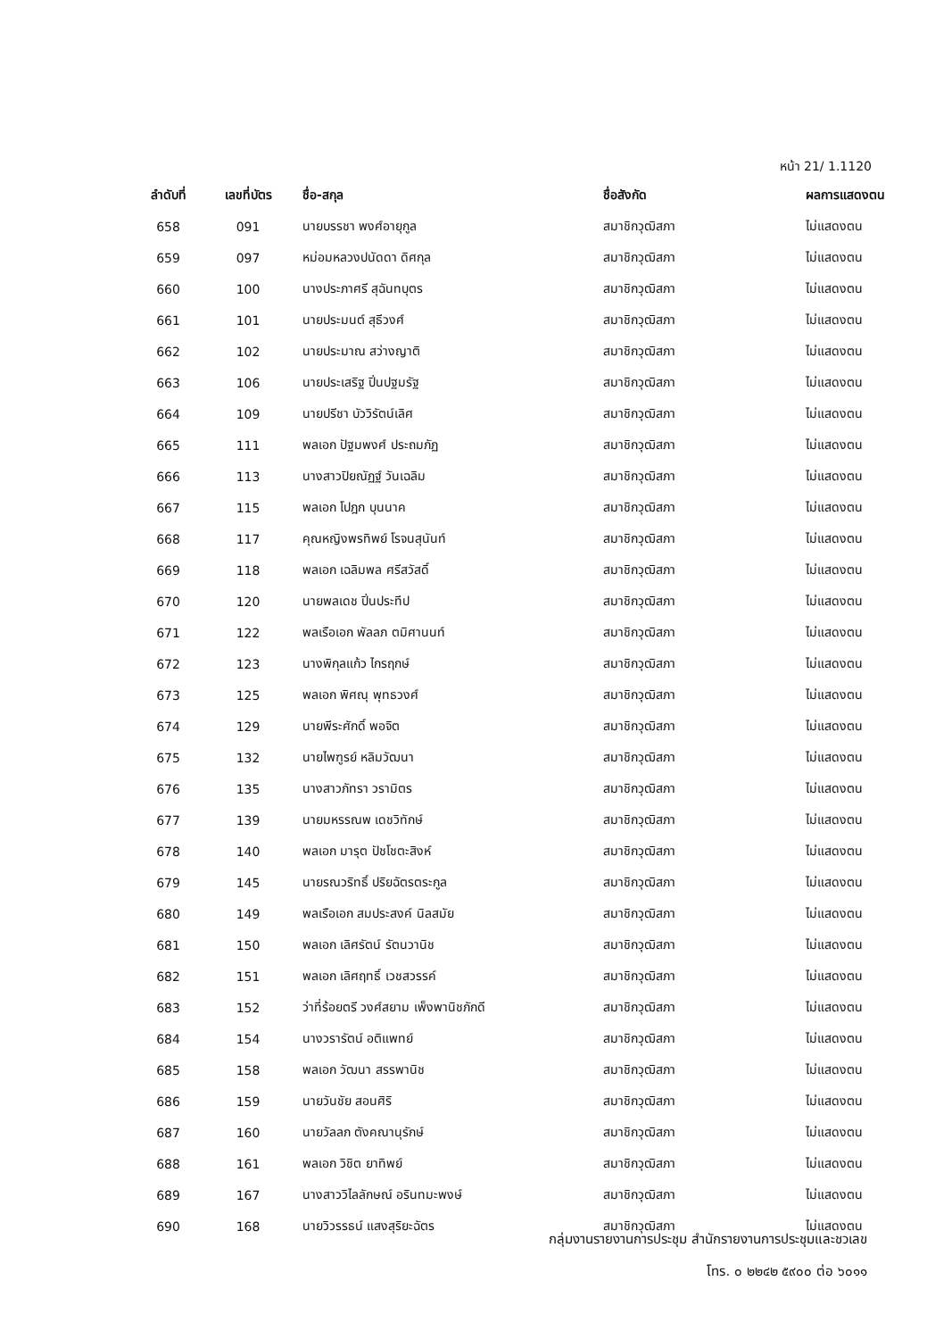หน้า 21/ 1.1120
| ลำดับที่ | เลขที่บัตร | ชื่อ-สกุล | ชื่อสังกัด | ผลการแสดงตน |
| --- | --- | --- | --- | --- |
| 658 | 091 | นายบรรชา พงศ์อายุกูล | สมาชิกวุฒิสภา | ไม่แสดงตน |
| 659 | 097 | หม่อมหลวงปนัดดา ดิศกุล | สมาชิกวุฒิสภา | ไม่แสดงตน |
| 660 | 100 | นางประภาศรี สุฉันทบุตร | สมาชิกวุฒิสภา | ไม่แสดงตน |
| 661 | 101 | นายประมนต์ สุธีวงศ์ | สมาชิกวุฒิสภา | ไม่แสดงตน |
| 662 | 102 | นายประมาณ สว่างญาติ | สมาชิกวุฒิสภา | ไม่แสดงตน |
| 663 | 106 | นายประเสริฐ ปิ่นปฐมรัฐ | สมาชิกวุฒิสภา | ไม่แสดงตน |
| 664 | 109 | นายปรีชา บัววิรัตน์เลิศ | สมาชิกวุฒิสภา | ไม่แสดงตน |
| 665 | 111 | พลเอก ปัฐมพงศ์ ประถมภัฏ | สมาชิกวุฒิสภา | ไม่แสดงตน |
| 666 | 113 | นางสาวปิยณัฏฐ์ วันเฉลิม | สมาชิกวุฒิสภา | ไม่แสดงตน |
| 667 | 115 | พลเอก โปฎก บุนนาค | สมาชิกวุฒิสภา | ไม่แสดงตน |
| 668 | 117 | คุณหญิงพรทิพย์ โรจนสุนันท์ | สมาชิกวุฒิสภา | ไม่แสดงตน |
| 669 | 118 | พลเอก เฉลิมพล ศรีสวัสดิ์ | สมาชิกวุฒิสภา | ไม่แสดงตน |
| 670 | 120 | นายพลเดช ปิ่นประทีป | สมาชิกวุฒิสภา | ไม่แสดงตน |
| 671 | 122 | พลเรือเอก พัลลภ ตมิศานนท์ | สมาชิกวุฒิสภา | ไม่แสดงตน |
| 672 | 123 | นางพิกุลแก้ว ไกรฤกษ์ | สมาชิกวุฒิสภา | ไม่แสดงตน |
| 673 | 125 | พลเอก พิศณุ พุทธวงศ์ | สมาชิกวุฒิสภา | ไม่แสดงตน |
| 674 | 129 | นายพีระศักดิ์ พอจิต | สมาชิกวุฒิสภา | ไม่แสดงตน |
| 675 | 132 | นายไพฑูรย์ หลิมวัฒนา | สมาชิกวุฒิสภา | ไม่แสดงตน |
| 676 | 135 | นางสาวภัทรา วรามิตร | สมาชิกวุฒิสภา | ไม่แสดงตน |
| 677 | 139 | นายมหรรณพ เดชวิทักษ์ | สมาชิกวุฒิสภา | ไม่แสดงตน |
| 678 | 140 | พลเอก มารุต ปัชโชตะสิงห์ | สมาชิกวุฒิสภา | ไม่แสดงตน |
| 679 | 145 | นายรณวริทธิ์ ปริยฉัตรตระกูล | สมาชิกวุฒิสภา | ไม่แสดงตน |
| 680 | 149 | พลเรือเอก สมประสงค์ นิลสมัย | สมาชิกวุฒิสภา | ไม่แสดงตน |
| 681 | 150 | พลเอก เลิศรัตน์ รัตนวานิช | สมาชิกวุฒิสภา | ไม่แสดงตน |
| 682 | 151 | พลเอก เลิศฤทธิ์ เวชสวรรค์ | สมาชิกวุฒิสภา | ไม่แสดงตน |
| 683 | 152 | ว่าที่ร้อยตรี วงศ์สยาม เพ็งพานิชภักดี | สมาชิกวุฒิสภา | ไม่แสดงตน |
| 684 | 154 | นางวรารัตน์ อติแพทย์ | สมาชิกวุฒิสภา | ไม่แสดงตน |
| 685 | 158 | พลเอก วัฒนา สรรพานิช | สมาชิกวุฒิสภา | ไม่แสดงตน |
| 686 | 159 | นายวันชัย สอนศิริ | สมาชิกวุฒิสภา | ไม่แสดงตน |
| 687 | 160 | นายวัลลภ ตังคณานุรักษ์ | สมาชิกวุฒิสภา | ไม่แสดงตน |
| 688 | 161 | พลเอก วิชิต ยาทิพย์ | สมาชิกวุฒิสภา | ไม่แสดงตน |
| 689 | 167 | นางสาววิไลลักษณ์ อรินทมะพงษ์ | สมาชิกวุฒิสภา | ไม่แสดงตน |
| 690 | 168 | นายวิวรรธน์ แสงสุริยะฉัตร | สมาชิกวุฒิสภา | ไม่แสดงตน |
กลุ่มงานรายงานการประชุม สำนักรายงานการประชุมและชวเลข
โทร. ๐ ๒๒๔๒ ๕๙๐๐ ต่อ ๖๐๑๑